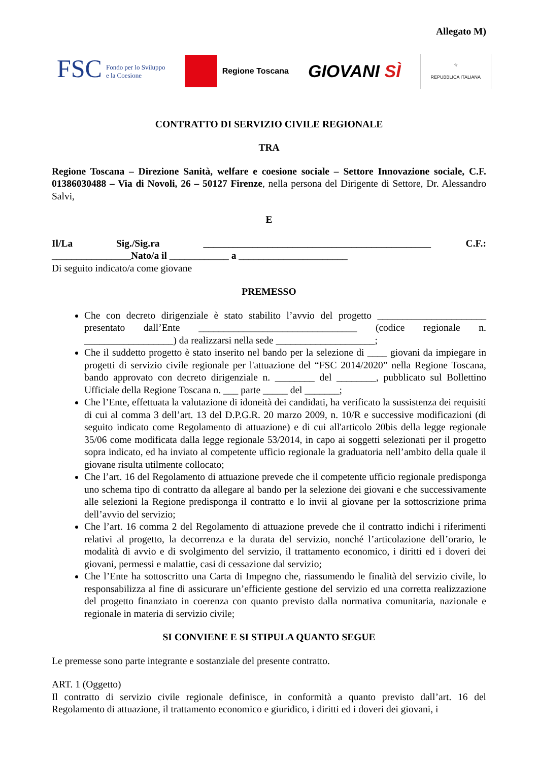Allegato M)
FSC Fondo per lo Sviluppo
e la Coesione
Regione Toscana
GIOVANI SÌ
☆
REPUBBLICA ITALIANA
CONTRATTO DI SERVIZIO CIVILE REGIONALE
TRA
Regione Toscana – Direzione Sanità, welfare e coesione sociale – Settore Innovazione sociale, C.F. 01386030488 – Via di Novoli, 26 – 50127 Firenze, nella persona del Dirigente di Settore, Dr. Alessandro Salvi,
E
Il/La Sig./Sig.ra ______________________________________________ C.F.: ________________Nato/a il ____________ a ______________________
Di seguito indicato/a come giovane
PREMESSO
Che con decreto dirigenziale è stato stabilito l’avvio del progetto ______________________ presentato dall’Ente ________________________________ (codice regionale n. __________________) da realizzarsi nella sede ____________________;
Che il suddetto progetto è stato inserito nel bando per la selezione di ____ giovani da impiegare in progetti di servizio civile regionale per l'attuazione del “FSC 2014/2020” nella Regione Toscana, bando approvato con decreto dirigenziale n. ________ del ________, pubblicato sul Bollettino Ufficiale della Regione Toscana n. ___ parte _____ del _______;
Che l’Ente, effettuata la valutazione di idoneità dei candidati, ha verificato la sussistenza dei requisiti di cui al comma 3 dell’art. 13 del D.P.G.R. 20 marzo 2009, n. 10/R e successive modificazioni (di seguito indicato come Regolamento di attuazione) e di cui all'articolo 20bis della legge regionale 35/06 come modificata dalla legge regionale 53/2014, in capo ai soggetti selezionati per il progetto sopra indicato, ed ha inviato al competente ufficio regionale la graduatoria nell’ambito della quale il giovane risulta utilmente collocato;
Che l’art. 16 del Regolamento di attuazione prevede che il competente ufficio regionale predisponga uno schema tipo di contratto da allegare al bando per la selezione dei giovani e che successivamente alle selezioni la Regione predisponga il contratto e lo invii al giovane per la sottoscrizione prima dell’avvio del servizio;
Che l’art. 16 comma 2 del Regolamento di attuazione prevede che il contratto indichi i riferimenti relativi al progetto, la decorrenza e la durata del servizio, nonché l’articolazione dell’orario, le modalità di avvio e di svolgimento del servizio, il trattamento economico, i diritti ed i doveri dei giovani, permessi e malattie, casi di cessazione dal servizio;
Che l’Ente ha sottoscritto una Carta di Impegno che, riassumendo le finalità del servizio civile, lo responsabilizza al fine di assicurare un’efficiente gestione del servizio ed una corretta realizzazione del progetto finanziato in coerenza con quanto previsto dalla normativa comunitaria, nazionale e regionale in materia di servizio civile;
SI CONVIENE E SI STIPULA QUANTO SEGUE
Le premesse sono parte integrante e sostanziale del presente contratto.
ART. 1 (Oggetto)
Il contratto di servizio civile regionale definisce, in conformità a quanto previsto dall’art. 16 del Regolamento di attuazione, il trattamento economico e giuridico, i diritti ed i doveri dei giovani, i